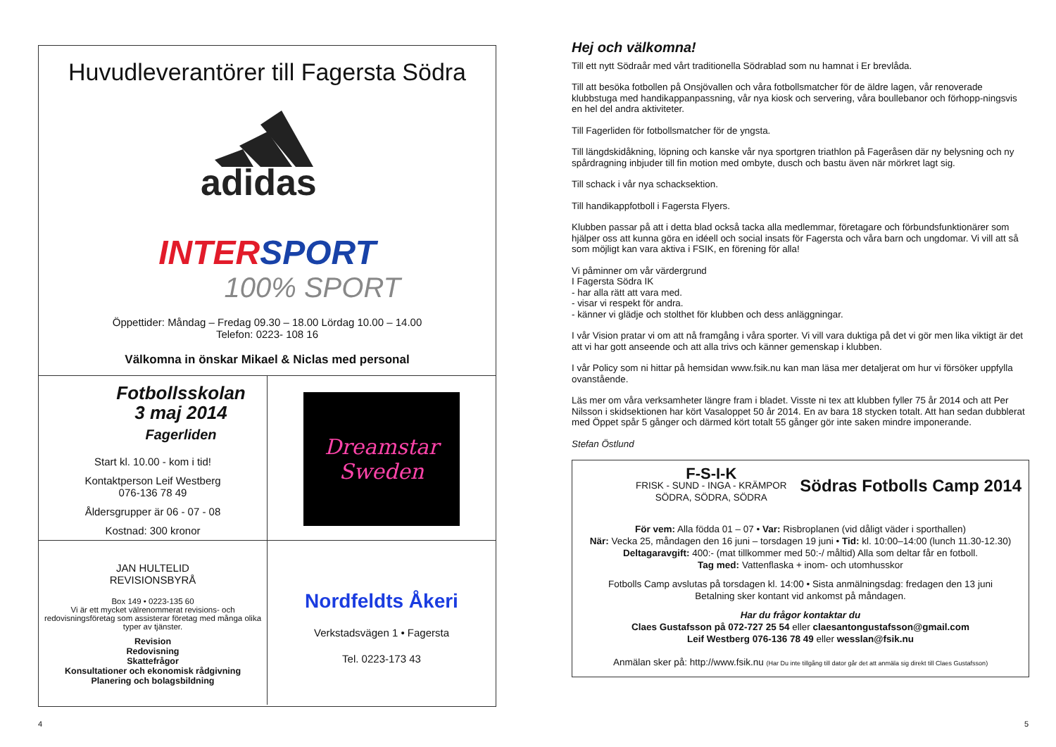Huvudleverantörer till Fagersta Södra
adidas
INTER SPORT
100% SPORT
Öppettider: Måndag – Fredag 09.30 – 18.00 Lördag 10.00 – 14.00
Telefon: 0223- 108 16
Välkomna in önskar Mikael & Niclas med personal
Fotbollsskolan
3 maj 2014
Fagerliden
Start kl. 10.00 - kom i tid!
Kontaktperson Leif Westberg
076-136 78 49
Åldersgrupper är 06 - 07 - 08
Kostnad: 300 kronor
Dreamstar
Sweden
JAN HULTELID
REVISIONSBYRÅ
Box 149 • 0223-135 60
Vi är ett mycket välrenommerat revisions- och redovisningsföretag som assisterar företag med många olika typer av tjänster.
Revision
Redovisning
Skattefrågor
Konsultationer och ekonomisk rådgivning
Planering och bolagsbildning
Nordfeldts Åkeri
Verkstadsvägen 1 • Fagersta
Tel. 0223-173 43
4
Hej och välkomna!
Till ett nytt Södraår med vårt traditionella Södrablad som nu hamnat i Er brevlåda.
Till att besöka fotbollen på Onsjövallen och våra fotbollsmatcher för de äldre lagen, vår renoverade klubbstuga med handikappanpassning, vår nya kiosk och servering, våra boullebanor och förhopp-ningsvis en hel del andra aktiviteter.
Till Fagerliden för fotbollsmatcher för de yngsta.
Till längdskidåkning, löpning och kanske vår nya sportgren triathlon på Fageråsen där ny belysning och ny spårdragning inbjuder till fin motion med ombyte, dusch och bastu även när mörkret lagt sig.
Till schack i vår nya schacksektion.
Till handikappfotboll i Fagersta Flyers.
Klubben passar på att i detta blad också tacka alla medlemmar, företagare och förbundsfunktionärer som hjälper oss att kunna göra en idéell och social insats för Fagersta och våra barn och ungdomar. Vi vill att så som möjligt kan vara aktiva i FSIK, en förening för alla!
Vi påminner om vår värdergrund
I Fagersta Södra IK
- har alla rätt att vara med.
- visar vi respekt för andra.
- känner vi glädje och stolthet för klubben och dess anläggningar.
I vår Vision pratar vi om att nå framgång i våra sporter. Vi vill vara duktiga på det vi gör men lika viktigt är det att vi har gott anseende och att alla trivs och känner gemenskap i klubben.
I vår Policy som ni hittar på hemsidan www.fsik.nu kan man läsa mer detaljerat om hur vi försöker uppfylla ovanstående.
Läs mer om våra verksamheter längre fram i bladet. Visste ni tex att klubben fyller 75 år 2014 och att Per Nilsson i skidsektionen har kört Vasaloppet 50 år 2014. En av bara 18 stycken totalt. Att han sedan dubblerat med Öppet spår 5 gånger och därmed kört totalt 55 gånger gör inte saken mindre imponerande.
Stefan Östlund
F-S-I-K
FRISK - SUND - INGA - KRÄMPOR
SÖDRA, SÖDRA, SÖDRA
Södras Fotbolls Camp 2014
För vem: Alla födda 01 – 07 • Var: Risbroplanen (vid dåligt väder i sporthallen)
När: Vecka 25, måndagen den 16 juni – torsdagen 19 juni • Tid: kl. 10:00–14:00 (lunch 11.30-12.30)
Deltagaravgift: 400:- (mat tillkommer med 50:-/ måltid) Alla som deltar får en fotboll.
Tag med: Vattenflaska + inom- och utomhusskor
Fotbolls Camp avslutas på torsdagen kl. 14:00 • Sista anmälningsdag: fredagen den 13 juni
Betalning sker kontant vid ankomst på måndagen.
Har du frågor kontaktar du
Claes Gustafsson på 072-727 25 54 eller claesantongustafsson@gmail.com
Leif Westberg 076-136 78 49 eller wesslan@fsik.nu
Anmälan sker på: http://www.fsik.nu (Har Du inte tillgång till dator går det att anmäla sig direkt till Claes Gustafsson)
5